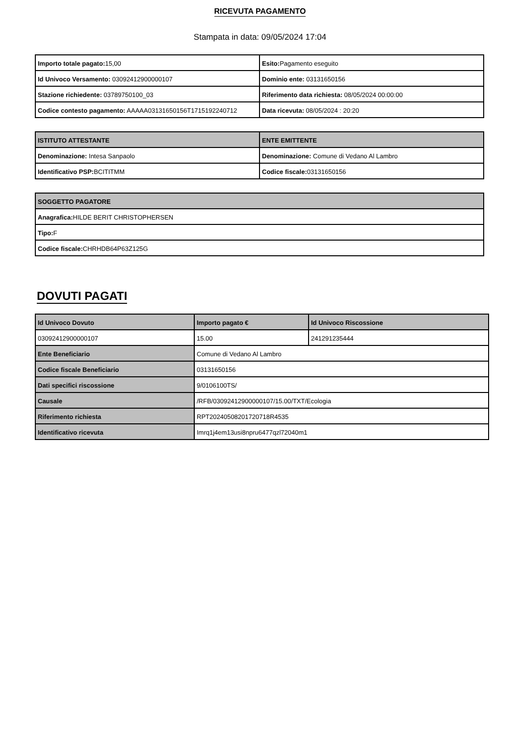RICEVUTA PAGAMENTO
Stampata in data: 09/05/2024 17:04
| Importo totale pagato: 15,00 | Esito: Pagamento eseguito |
| Id Univoco Versamento: 03092412900000107 | Dominio ente: 03131650156 |
| Stazione richiedente: 03789750100_03 | Riferimento data richiesta: 08/05/2024 00:00:00 |
| Codice contesto pagamento: AAAAA03131650156T1715192240712 | Data ricevuta: 08/05/2024 : 20:20 |
| ISTITUTO ATTESTANTE | ENTE EMITTENTE |
| --- | --- |
| Denominazione: Intesa Sanpaolo | Denominazione: Comune di Vedano Al Lambro |
| Identificativo PSP: BCITITMM | Codice fiscale: 03131650156 |
| SOGGETTO PAGATORE |
| --- |
| Anagrafica: HILDE BERIT CHRISTOPHERSEN |
| Tipo: F |
| Codice fiscale: CHRHDB64P63Z125G |
DOVUTI PAGATI
| Id Univoco Dovuto | Importo pagato € | Id Univoco Riscossione |
| --- | --- | --- |
| 03092412900000107 | 15.00 | 241291235444 |
| Ente Beneficiario | Comune di Vedano Al Lambro | |
| Codice fiscale Beneficiario | 03131650156 | |
| Dati specifici riscossione | 9/0106100TS/ | |
| Causale | /RFB/03092412900000107/15.00/TXT/Ecologia | |
| Riferimento richiesta | RPT20240508201720718R4535 | |
| Identificativo ricevuta | Imrq1j4em13usi8npru6477qzl72040m1 | |